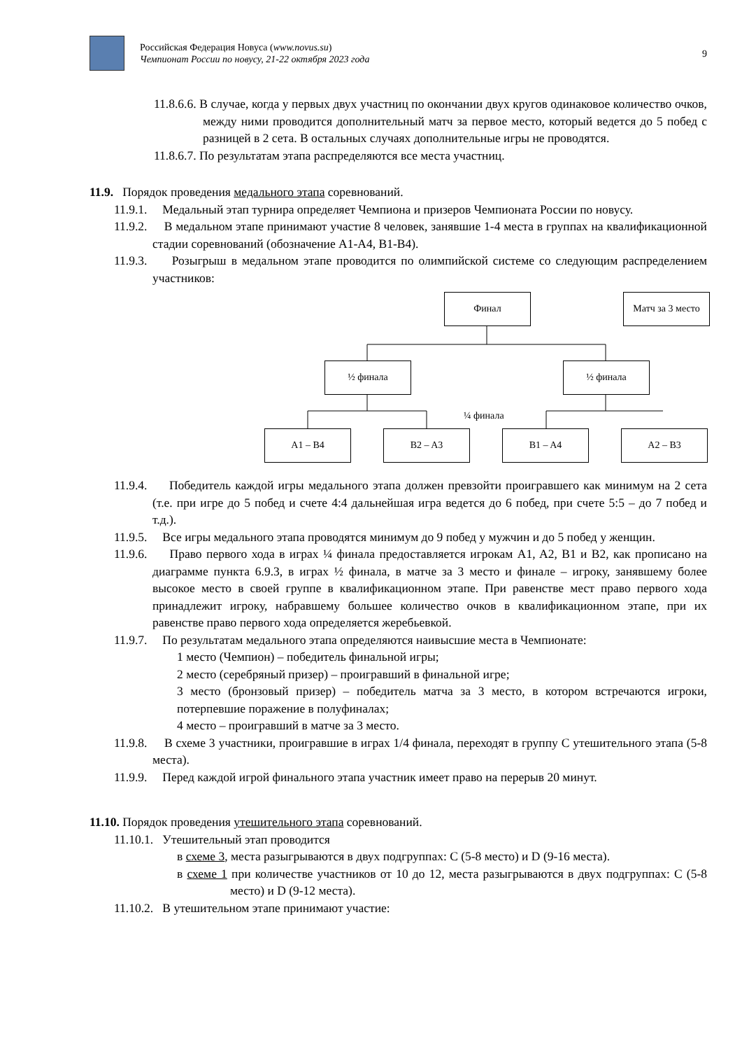Российская Федерация Новуса (www.novus.su)
Чемпионат России по новусу, 21-22 октября 2023 года
9
11.8.6.6. В случае, когда у первых двух участниц по окончании двух кругов одинаковое количество очков, между ними проводится дополнительный матч за первое место, который ведется до 5 побед с разницей в 2 сета. В остальных случаях дополнительные игры не проводятся.
11.8.6.7. По результатам этапа распределяются все места участниц.
11.9. Порядок проведения медального этапа соревнований.
11.9.1. Медальный этап турнира определяет Чемпиона и призеров Чемпионата России по новусу.
11.9.2. В медальном этапе принимают участие 8 человек, занявшие 1-4 места в группах на квалификационной стадии соревнований (обозначение A1-A4, B1-B4).
11.9.3. Розыгрыш в медальном этапе проводится по олимпийской системе со следующим распределением участников:
Финал
Матч за 3 место
½ финала ½ финала
¼ финала
A1 – B4 B2 – A3 B1 – A4 A2 – B3
11.9.4. Победитель каждой игры медального этапа должен превзойти проигравшего как минимум на 2 сета (т.е. при игре до 5 побед и счете 4:4 дальнейшая игра ведется до 6 побед, при счете 5:5 – до 7 побед и т.д.).
11.9.5. Все игры медального этапа проводятся минимум до 9 побед у мужчин и до 5 побед у женщин.
11.9.6. Право первого хода в играх ¼ финала предоставляется игрокам A1, A2, B1 и B2, как прописано на диаграмме пункта 6.9.3, в играх ½ финала, в матче за 3 место и финале – игроку, занявшему более высокое место в своей группе в квалификационном этапе. При равенстве мест право первого хода принадлежит игроку, набравшему большее количество очков в квалификационном этапе, при их равенстве право первого хода определяется жеребьевкой.
11.9.7. По результатам медального этапа определяются наивысшие места в Чемпионате:
1 место (Чемпион) – победитель финальной игры;
2 место (серебряный призер) – проигравший в финальной игре;
3 место (бронзовый призер) – победитель матча за 3 место, в котором встречаются игроки, потерпевшие поражение в полуфиналах;
4 место – проигравший в матче за 3 место.
11.9.8. В схеме 3 участники, проигравшие в играх 1/4 финала, переходят в группу C утешительного этапа (5-8 места).
11.9.9. Перед каждой игрой финального этапа участник имеет право на перерыв 20 минут.
11.10. Порядок проведения утешительного этапа соревнований.
11.10.1. Утешительный этап проводится
в схеме 3, места разыгрываются в двух подгруппах: C (5-8 место) и D (9-16 места).
в схеме 1 при количестве участников от 10 до 12, места разыгрываются в двух подгруппах: C (5-8 место) и D (9-12 места).
11.10.2. В утешительном этапе принимают участие: